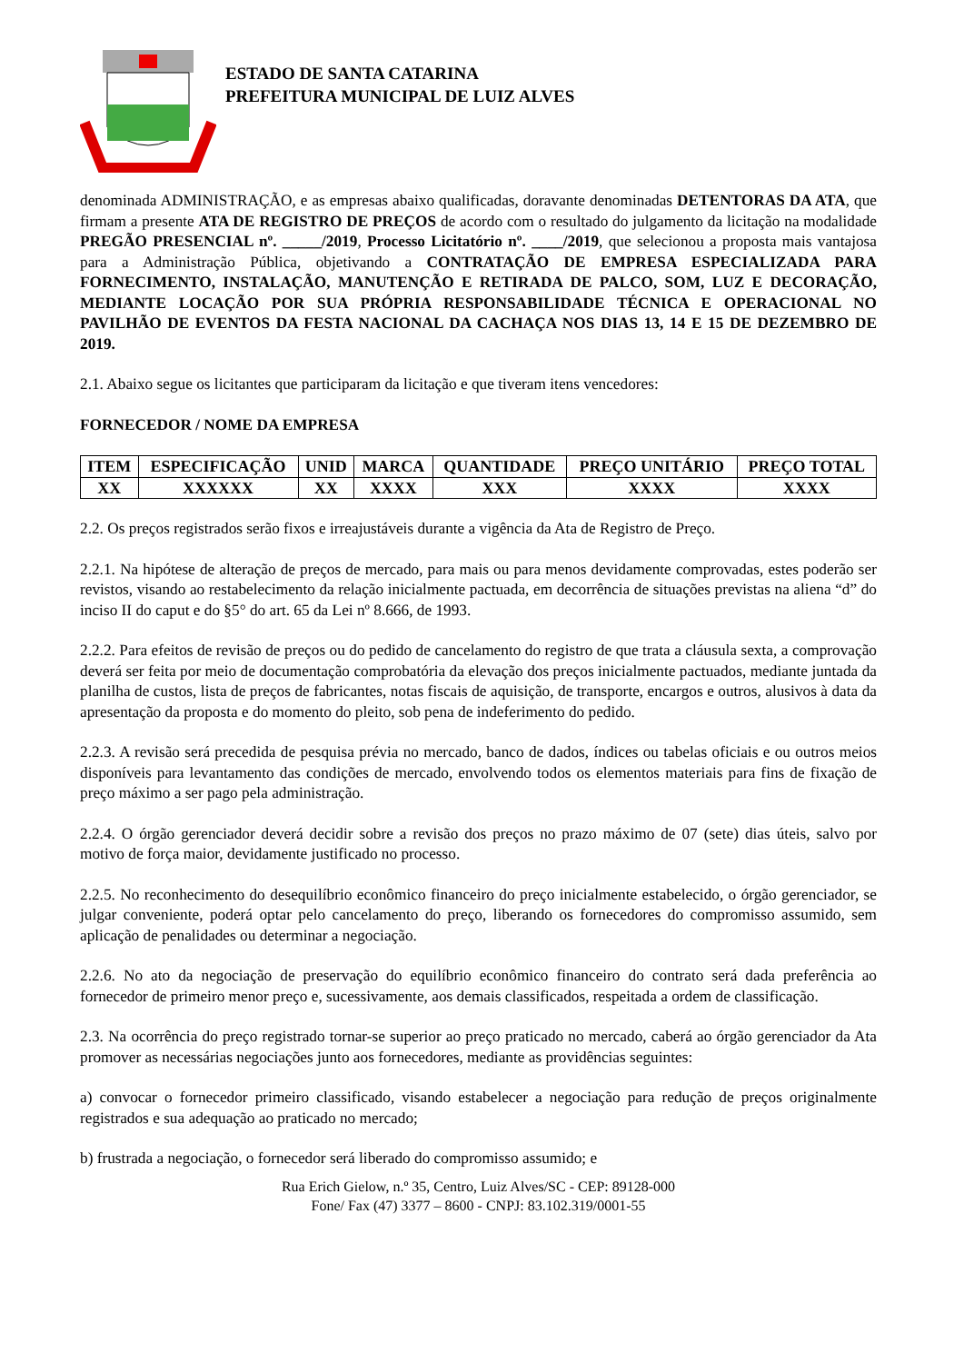ESTADO DE SANTA CATARINA
PREFEITURA MUNICIPAL DE LUIZ ALVES
denominada ADMINISTRAÇÃO, e as empresas abaixo qualificadas, doravante denominadas DETENTORAS DA ATA, que firmam a presente ATA DE REGISTRO DE PREÇOS de acordo com o resultado do julgamento da licitação na modalidade PREGÃO PRESENCIAL nº. _____/2019, Processo Licitatório nº. ____/2019, que selecionou a proposta mais vantajosa para a Administração Pública, objetivando a CONTRATAÇÃO DE EMPRESA ESPECIALIZADA PARA FORNECIMENTO, INSTALAÇÃO, MANUTENÇÃO E RETIRADA DE PALCO, SOM, LUZ E DECORAÇÃO, MEDIANTE LOCAÇÃO POR SUA PRÓPRIA RESPONSABILIDADE TÉCNICA E OPERACIONAL NO PAVILHÃO DE EVENTOS DA FESTA NACIONAL DA CACHAÇA NOS DIAS 13, 14 E 15 DE DEZEMBRO DE 2019.
2.1. Abaixo segue os licitantes que participaram da licitação e que tiveram itens vencedores:
FORNECEDOR / NOME DA EMPRESA
| ITEM | ESPECIFICAÇÃO | UNID | MARCA | QUANTIDADE | PREÇO UNITÁRIO | PREÇO TOTAL |
| --- | --- | --- | --- | --- | --- | --- |
| XX | XXXXXX | XX | XXXX | XXX | XXXX | XXXX |
2.2. Os preços registrados serão fixos e irreajustáveis durante a vigência da Ata de Registro de Preço.
2.2.1. Na hipótese de alteração de preços de mercado, para mais ou para menos devidamente comprovadas, estes poderão ser revistos, visando ao restabelecimento da relação inicialmente pactuada, em decorrência de situações previstas na aliena “d” do inciso II do caput e do §5° do art. 65 da Lei nº 8.666, de 1993.
2.2.2. Para efeitos de revisão de preços ou do pedido de cancelamento do registro de que trata a cláusula sexta, a comprovação deverá ser feita por meio de documentação comprobatória da elevação dos preços inicialmente pactuados, mediante juntada da planilha de custos, lista de preços de fabricantes, notas fiscais de aquisição, de transporte, encargos e outros, alusivos à data da apresentação da proposta e do momento do pleito, sob pena de indeferimento do pedido.
2.2.3. A revisão será precedida de pesquisa prévia no mercado, banco de dados, índices ou tabelas oficiais e ou outros meios disponíveis para levantamento das condições de mercado, envolvendo todos os elementos materiais para fins de fixação de preço máximo a ser pago pela administração.
2.2.4. O órgão gerenciador deverá decidir sobre a revisão dos preços no prazo máximo de 07 (sete) dias úteis, salvo por motivo de força maior, devidamente justificado no processo.
2.2.5. No reconhecimento do desequilíbrio econômico financeiro do preço inicialmente estabelecido, o órgão gerenciador, se julgar conveniente, poderá optar pelo cancelamento do preço, liberando os fornecedores do compromisso assumido, sem aplicação de penalidades ou determinar a negociação.
2.2.6. No ato da negociação de preservação do equilíbrio econômico financeiro do contrato será dada preferência ao fornecedor de primeiro menor preço e, sucessivamente, aos demais classificados, respeitada a ordem de classificação.
2.3. Na ocorrência do preço registrado tornar-se superior ao preço praticado no mercado, caberá ao órgão gerenciador da Ata promover as necessárias negociações junto aos fornecedores, mediante as providências seguintes:
a) convocar o fornecedor primeiro classificado, visando estabelecer a negociação para redução de preços originalmente registrados e sua adequação ao praticado no mercado;
b) frustrada a negociação, o fornecedor será liberado do compromisso assumido; e
Rua Erich Gielow, n.º 35, Centro, Luiz Alves/SC - CEP: 89128-000
Fone/ Fax (47) 3377 – 8600 - CNPJ: 83.102.319/0001-55